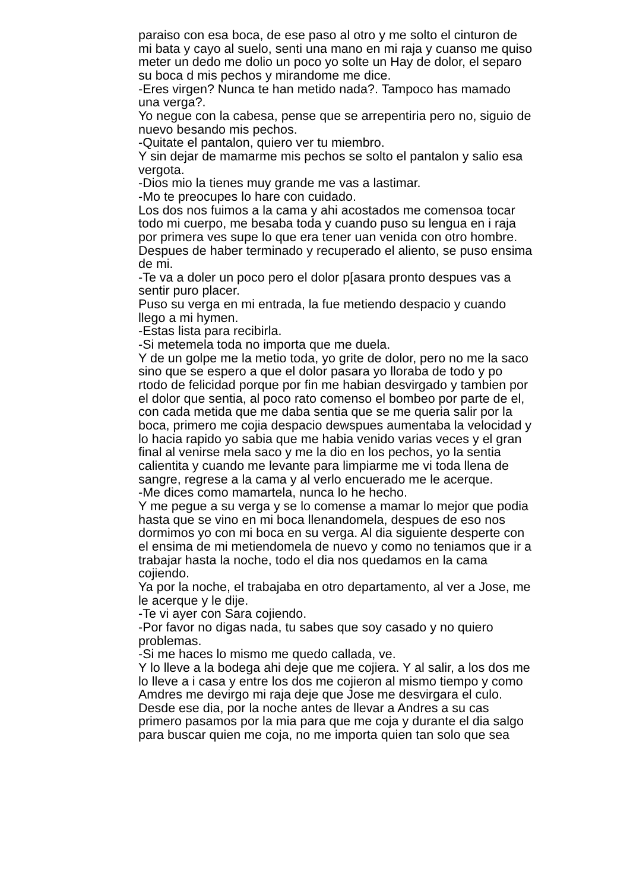paraiso con esa boca, de ese paso al otro y me solto el cinturon de
mi bata y cayo al suelo, senti una mano en mi raja y cuanso me quiso
meter un dedo me dolio un poco yo solte un Hay de dolor, el separo
su boca d mis pechos y mirandome me dice.
-Eres virgen? Nunca te han metido nada?. Tampoco has mamado
una verga?.
Yo negue con la cabesa, pense que se arrepentiria pero no, siguio de
nuevo besando mis pechos.
-Quitate el pantalon, quiero ver tu miembro.
Y sin dejar de mamarme mis pechos se solto el pantalon y salio esa
vergota.
-Dios mio la tienes muy grande me vas a lastimar.
-Mo te preocupes lo hare con cuidado.
Los dos nos fuimos a la cama y ahi acostados me comensoa tocar
todo mi cuerpo, me besaba toda y cuando puso su lengua en i raja
por primera ves supe lo que era tener uan venida con otro hombre.
Despues de haber terminado y recuperado el aliento, se puso ensima
de mi.
-Te va a doler un poco pero el dolor p[asara pronto despues vas a
sentir puro placer.
Puso su verga en mi entrada, la fue metiendo despacio y cuando
llego a mi hymen.
-Estas lista para recibirla.
-Si metemela toda no importa que me duela.
Y de un golpe me la metio toda, yo grite de dolor, pero no me la saco
sino que se espero a que el dolor pasara yo lloraba de todo y po
rtodo de felicidad porque por fin me habian desvirgado y tambien por
el dolor que sentia, al poco rato comenso el bombeo por parte de el,
con cada metida que me daba sentia que se me queria salir por la
boca, primero me cojia despacio dewspues aumentaba la velocidad y
lo hacia rapido yo sabia que me habia venido varias veces y el gran
final al venirse mela saco y me la dio en los pechos, yo la sentia
calientita y cuando me levante para limpiarme me vi toda llena de
sangre, regrese a la cama y al verlo encuerado me le acerque.
-Me dices como mamartela, nunca lo he hecho.
Y me pegue a su verga y se lo comense a mamar lo mejor que podia
hasta que se vino en mi boca llenandomela, despues de eso nos
dormimos yo con mi boca en su verga. Al dia siguiente desperte con
el ensima de mi metiendomela de nuevo y como no teniamos que ir a
trabajar hasta la noche, todo el dia nos quedamos en la cama
cojiendo.
Ya por la noche, el trabajaba en otro departamento, al ver a Jose, me
le acerque y le dije.
-Te vi ayer con Sara cojiendo.
-Por favor no digas nada, tu sabes que soy casado y no quiero
problemas.
-Si me haces lo mismo me quedo callada, ve.
Y lo lleve a la bodega ahi deje que me cojiera. Y al salir, a los dos me
lo lleve a i casa y entre los dos me cojieron al mismo tiempo y como
Amdres me devirgo mi raja deje que Jose me desvirgara el culo.
Desde ese dia, por la noche antes de llevar a Andres a su cas
primero pasamos por la mia para que me coja y durante el dia salgo
para buscar quien me coja, no me importa quien tan solo que sea